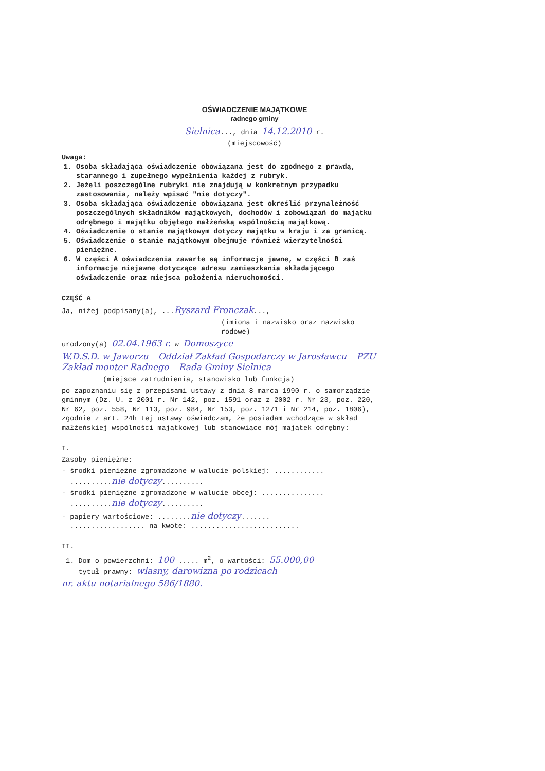OŚWIADCZENIE MAJĄTKOWE
radnego gminy
Sielnica..., dnia 14.12.2010 r.
(miejscowość)
Uwaga:
1. Osoba składająca oświadczenie obowiązana jest do zgodnego z prawdą, starannego i zupełnego wypełnienia każdej z rubryk.
2. Jeżeli poszczególne rubryki nie znajdują w konkretnym przypadku zastosowania, należy wpisać "nie dotyczy".
3. Osoba składająca oświadczenie obowiązana jest określić przynależność poszczególnych składników majątkowych, dochodów i zobowiązań do majątku odrębnego i majątku objętego małżeńską wspólnością majątkową.
4. Oświadczenie o stanie majątkowym dotyczy majątku w kraju i za granicą.
5. Oświadczenie o stanie majątkowym obejmuje również wierzytelności pieniężne.
6. W części A oświadczenia zawarte są informacje jawne, w części B zaś informacje niejawne dotyczące adresu zamieszkania składającego oświadczenie oraz miejsca położenia nieruchomości.
CZĘŚĆ A
Ja, niżej podpisany(a), ...Ryszard Fronczak...,
(imiona i nazwisko oraz nazwisko rodowe)
urodzony(a) 02.04.1963 r. w Domoszyce
W.D.S.D. w Jaworzu – Oddział Zakład Gospodarczy w Jarosławcu – PZU Zakład monter Radnego – Rada Gminy Sielnica
(miejsce zatrudnienia, stanowisko lub funkcja)
po zapoznaniu się z przepisami ustawy z dnia 8 marca 1990 r. o samorządzie gminnym (Dz. U. z 2001 r. Nr 142, poz. 1591 oraz z 2002 r. Nr 23, poz. 220, Nr 62, poz. 558, Nr 113, poz. 984, Nr 153, poz. 1271 i Nr 214, poz. 1806), zgodnie z art. 24h tej ustawy oświadczam, że posiadam wchodzące w skład małżeńskiej wspólności majątkowej lub stanowiące mój majątek odrębny:
I.
Zasoby pieniężne:
- środki pieniężne zgromadzone w walucie polskiej: ............
..........nie dotyczy..........
- środki pieniężne zgromadzone w walucie obcej: ...............
..........nie dotyczy..........
- papiery wartościowe: ........nie dotyczy.......
.................. na kwotę: ..........................
II.
1. Dom o powierzchni: 100 ..... m<sup>2</sup>, o wartości: 55.000,00
tytuł prawny: własny, darowizna po rodzicach
nr. aktu notarialnego 586/1880.